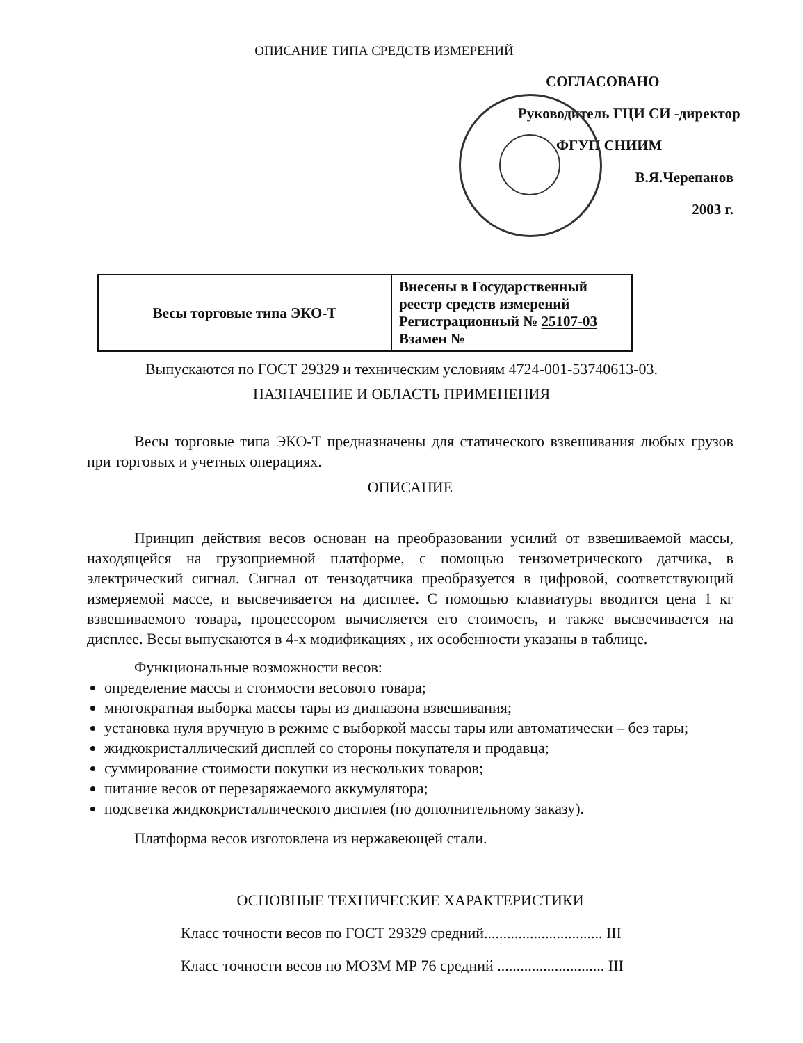ОПИСАНИЕ ТИПА СРЕДСТВ ИЗМЕРЕНИЙ
СОГЛАСОВАНО
Руководитель ГЦИ СИ -директор
ФГУП СНИИМ
В.Я.Черепанов
2003 г.
| Весы торговые типа ЭКО-Т | Внесены в Государственный реестр средств измерений Регистрационный № 25107-03 Взамен № |
Выпускаются по ГОСТ 29329 и техническим условиям 4724-001-53740613-03.
НАЗНАЧЕНИЕ И ОБЛАСТЬ ПРИМЕНЕНИЯ
Весы торговые типа ЭКО-Т предназначены для статического взвешивания любых грузов при торговых и учетных операциях.
ОПИСАНИЕ
Принцип действия весов основан на преобразовании усилий от взвешиваемой массы, находящейся на грузоприемной платформе, с помощью тензометрического датчика, в электрический сигнал. Сигнал от тензодатчика преобразуется в цифровой, соответствующий измеряемой массе, и высвечивается на дисплее. С помощью клавиатуры вводится цена 1 кг взвешиваемого товара, процессором вычисляется его стоимость, и также высвечивается на дисплее. Весы выпускаются в 4-х модификациях , их особенности указаны в таблице.
Функциональные возможности весов:
определение массы и стоимости весового товара;
многократная выборка массы тары из диапазона взвешивания;
установка нуля вручную в режиме с выборкой массы тары или автоматически – без тары;
жидкокристаллический дисплей со стороны покупателя и продавца;
суммирование стоимости покупки из нескольких товаров;
питание весов от перезаряжаемого аккумулятора;
подсветка жидкокристаллического дисплея (по дополнительному заказу).
Платформа весов изготовлена из нержавеющей стали.
ОСНОВНЫЕ ТЕХНИЧЕСКИЕ ХАРАКТЕРИСТИКИ
Класс точности весов по ГОСТ 29329 средний............................... III
Класс точности весов по МОЗМ МР 76 средний ............................ III